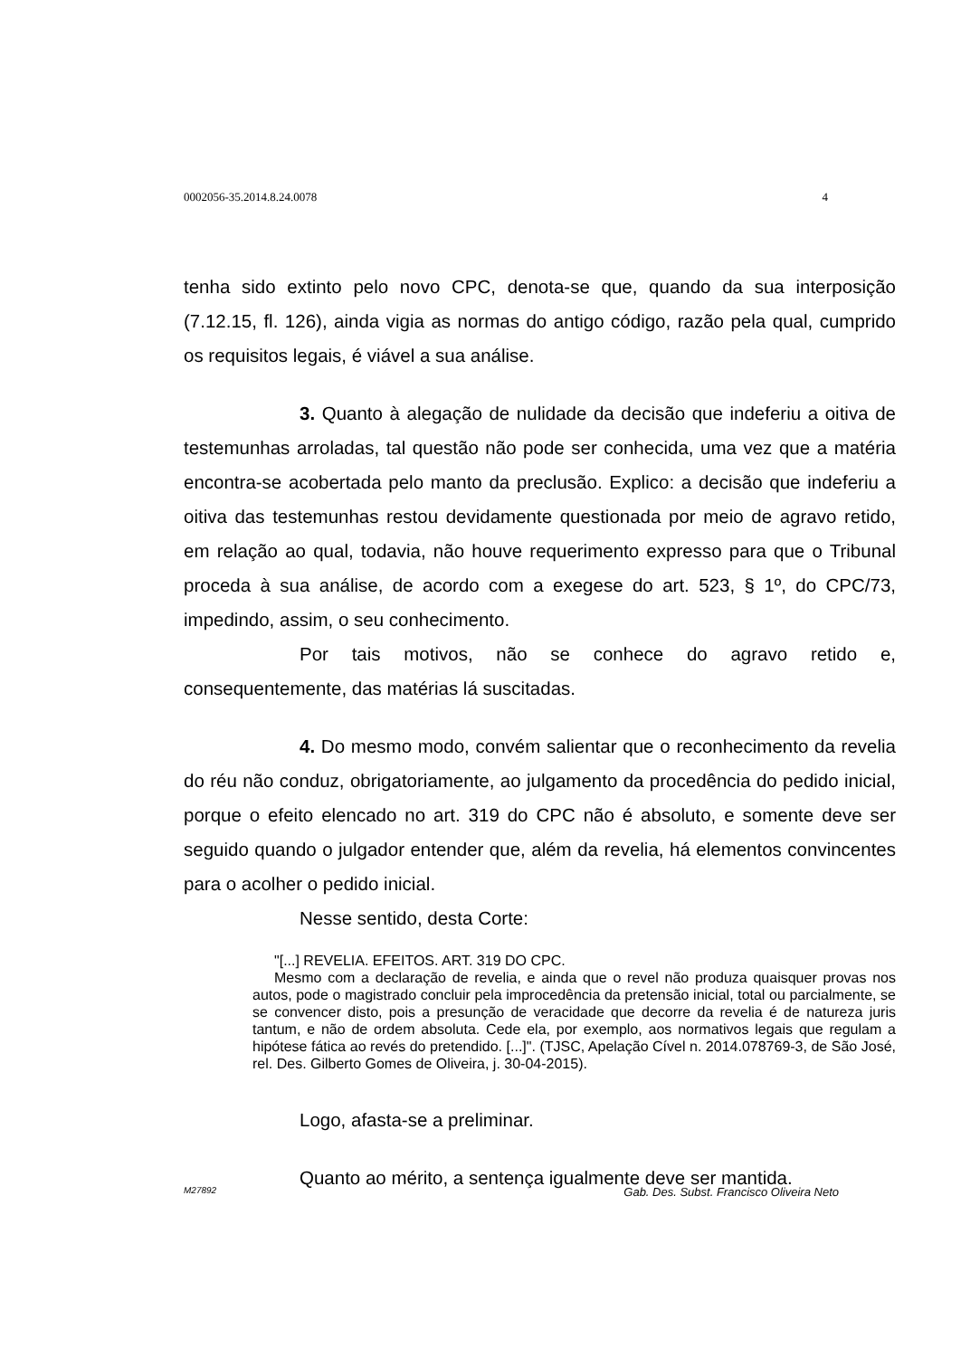0002056-35.2014.8.24.0078 4
tenha sido extinto pelo novo CPC, denota-se que, quando da sua interposição (7.12.15, fl. 126), ainda vigia as normas do antigo código, razão pela qual, cumprido os requisitos legais, é viável a sua análise.
3. Quanto à alegação de nulidade da decisão que indeferiu a oitiva de testemunhas arroladas, tal questão não pode ser conhecida, uma vez que a matéria encontra-se acobertada pelo manto da preclusão. Explico: a decisão que indeferiu a oitiva das testemunhas restou devidamente questionada por meio de agravo retido, em relação ao qual, todavia, não houve requerimento expresso para que o Tribunal proceda à sua análise, de acordo com a exegese do art. 523, § 1º, do CPC/73, impedindo, assim, o seu conhecimento.
Por tais motivos, não se conhece do agravo retido e, consequentemente, das matérias lá suscitadas.
4. Do mesmo modo, convém salientar que o reconhecimento da revelia do réu não conduz, obrigatoriamente, ao julgamento da procedência do pedido inicial, porque o efeito elencado no art. 319 do CPC não é absoluto, e somente deve ser seguido quando o julgador entender que, além da revelia, há elementos convincentes para o acolher o pedido inicial.
Nesse sentido, desta Corte:
"[...] REVELIA. EFEITOS. ART. 319 DO CPC.
Mesmo com a declaração de revelia, e ainda que o revel não produza quaisquer provas nos autos, pode o magistrado concluir pela improcedência da pretensão inicial, total ou parcialmente, se se convencer disto, pois a presunção de veracidade que decorre da revelia é de natureza juris tantum, e não de ordem absoluta. Cede ela, por exemplo, aos normativos legais que regulam a hipótese fática ao revés do pretendido. [...]". (TJSC, Apelação Cível n. 2014.078769-3, de São José, rel. Des. Gilberto Gomes de Oliveira, j. 30-04-2015).
Logo, afasta-se a preliminar.
Quanto ao mérito, a sentença igualmente deve ser mantida.
M27892 Gab. Des. Subst. Francisco Oliveira Neto